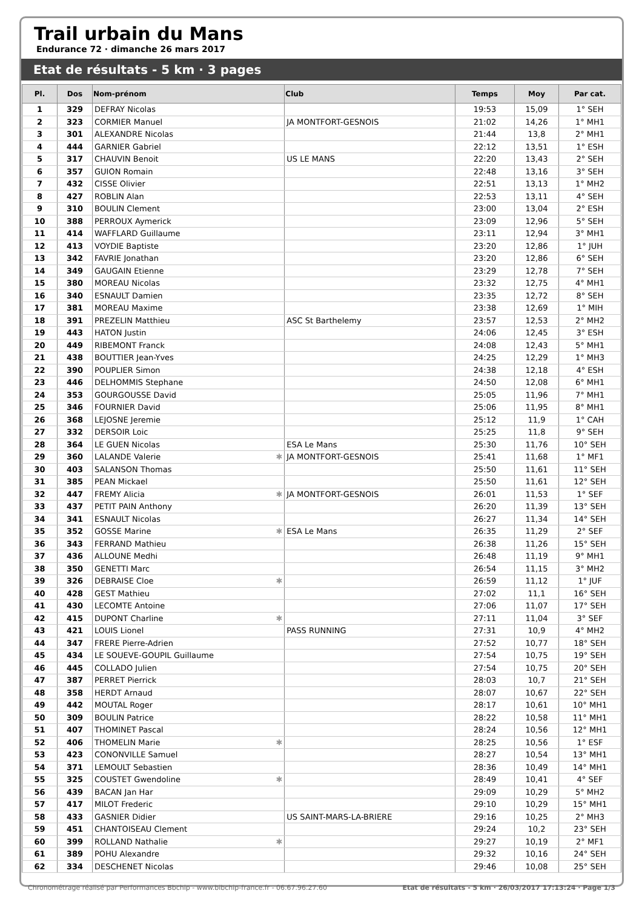Trail urbain du Mans
Endurance 72 · dimanche 26 mars 2017
Etat de résultats - 5 km · 3 pages
| Pl. | Dos | Nom-prénom | Club | Temps | Moy | Par cat. |
| --- | --- | --- | --- | --- | --- | --- |
| 1 | 329 | DEFRAY Nicolas | | 19:53 | 15,09 | 1° SEH |
| 2 | 323 | CORMIER Manuel | JA MONTFORT-GESNOIS | 21:02 | 14,26 | 1° MH1 |
| 3 | 301 | ALEXANDRE Nicolas | | 21:44 | 13,8 | 2° MH1 |
| 4 | 444 | GARNIER Gabriel | | 22:12 | 13,51 | 1° ESH |
| 5 | 317 | CHAUVIN Benoit | US LE MANS | 22:20 | 13,43 | 2° SEH |
| 6 | 357 | GUION Romain | | 22:48 | 13,16 | 3° SEH |
| 7 | 432 | CISSE Olivier | | 22:51 | 13,13 | 1° MH2 |
| 8 | 427 | ROBLIN Alan | | 22:53 | 13,11 | 4° SEH |
| 9 | 310 | BOULIN Clement | | 23:00 | 13,04 | 2° ESH |
| 10 | 388 | PERROUX Aymerick | | 23:09 | 12,96 | 5° SEH |
| 11 | 414 | WAFFLARD Guillaume | | 23:11 | 12,94 | 3° MH1 |
| 12 | 413 | VOYDIE Baptiste | | 23:20 | 12,86 | 1° JUH |
| 13 | 342 | FAVRIE Jonathan | | 23:20 | 12,86 | 6° SEH |
| 14 | 349 | GAUGAIN Etienne | | 23:29 | 12,78 | 7° SEH |
| 15 | 380 | MOREAU Nicolas | | 23:32 | 12,75 | 4° MH1 |
| 16 | 340 | ESNAULT Damien | | 23:35 | 12,72 | 8° SEH |
| 17 | 381 | MOREAU Maxime | | 23:38 | 12,69 | 1° MIH |
| 18 | 391 | PREZELIN Matthieu | ASC St Barthelemy | 23:57 | 12,53 | 2° MH2 |
| 19 | 443 | HATON Justin | | 24:06 | 12,45 | 3° ESH |
| 20 | 449 | RIBEMONT Franck | | 24:08 | 12,43 | 5° MH1 |
| 21 | 438 | BOUTTIER Jean-Yves | | 24:25 | 12,29 | 1° MH3 |
| 22 | 390 | POUPLIER Simon | | 24:38 | 12,18 | 4° ESH |
| 23 | 446 | DELHOMMIS Stephane | | 24:50 | 12,08 | 6° MH1 |
| 24 | 353 | GOURGOUSSE David | | 25:05 | 11,96 | 7° MH1 |
| 25 | 346 | FOURNIER David | | 25:06 | 11,95 | 8° MH1 |
| 26 | 368 | LEJOSNE Jeremie | | 25:12 | 11,9 | 1° CAH |
| 27 | 332 | DERSOIR Loic | | 25:25 | 11,8 | 9° SEH |
| 28 | 364 | LE GUEN Nicolas | ESA Le Mans | 25:30 | 11,76 | 10° SEH |
| 29 | 360 | LALANDE Valerie ✱ | JA MONTFORT-GESNOIS | 25:41 | 11,68 | 1° MF1 |
| 30 | 403 | SALANSON Thomas | | 25:50 | 11,61 | 11° SEH |
| 31 | 385 | PEAN Mickael | | 25:50 | 11,61 | 12° SEH |
| 32 | 447 | FREMY Alicia ✱ | JA MONTFORT-GESNOIS | 26:01 | 11,53 | 1° SEF |
| 33 | 437 | PETIT PAIN Anthony | | 26:20 | 11,39 | 13° SEH |
| 34 | 341 | ESNAULT Nicolas | | 26:27 | 11,34 | 14° SEH |
| 35 | 352 | GOSSE Marine ✱ | ESA Le Mans | 26:35 | 11,29 | 2° SEF |
| 36 | 343 | FERRAND Mathieu | | 26:38 | 11,26 | 15° SEH |
| 37 | 436 | ALLOUNE Medhi | | 26:48 | 11,19 | 9° MH1 |
| 38 | 350 | GENETTI Marc | | 26:54 | 11,15 | 3° MH2 |
| 39 | 326 | DEBRAISE Cloe ✱ | | 26:59 | 11,12 | 1° JUF |
| 40 | 428 | GEST Mathieu | | 27:02 | 11,1 | 16° SEH |
| 41 | 430 | LECOMTE Antoine | | 27:06 | 11,07 | 17° SEH |
| 42 | 415 | DUPONT Charline ✱ | | 27:11 | 11,04 | 3° SEF |
| 43 | 421 | LOUIS Lionel | PASS RUNNING | 27:31 | 10,9 | 4° MH2 |
| 44 | 347 | FRERE Pierre-Adrien | | 27:52 | 10,77 | 18° SEH |
| 45 | 434 | LE SOUEVE-GOUPIL Guillaume | | 27:54 | 10,75 | 19° SEH |
| 46 | 445 | COLLADO Julien | | 27:54 | 10,75 | 20° SEH |
| 47 | 387 | PERRET Pierrick | | 28:03 | 10,7 | 21° SEH |
| 48 | 358 | HERDT Arnaud | | 28:07 | 10,67 | 22° SEH |
| 49 | 442 | MOUTAL Roger | | 28:17 | 10,61 | 10° MH1 |
| 50 | 309 | BOULIN Patrice | | 28:22 | 10,58 | 11° MH1 |
| 51 | 407 | THOMINET Pascal | | 28:24 | 10,56 | 12° MH1 |
| 52 | 406 | THOMELIN Marie ✱ | | 28:25 | 10,56 | 1° ESF |
| 53 | 423 | CONONVILLE Samuel | | 28:27 | 10,54 | 13° MH1 |
| 54 | 371 | LEMOULT Sebastien | | 28:36 | 10,49 | 14° MH1 |
| 55 | 325 | COUSTET Gwendoline ✱ | | 28:49 | 10,41 | 4° SEF |
| 56 | 439 | BACAN Jan Har | | 29:09 | 10,29 | 5° MH2 |
| 57 | 417 | MILOT Frederic | | 29:10 | 10,29 | 15° MH1 |
| 58 | 433 | GASNIER Didier | US SAINT-MARS-LA-BRIERE | 29:16 | 10,25 | 2° MH3 |
| 59 | 451 | CHANTOISEAU Clement | | 29:24 | 10,2 | 23° SEH |
| 60 | 399 | ROLLAND Nathalie ✱ | | 29:27 | 10,19 | 2° MF1 |
| 61 | 389 | POHU Alexandre | | 29:32 | 10,16 | 24° SEH |
| 62 | 334 | DESCHENET Nicolas | | 29:46 | 10,08 | 25° SEH |
Chronométrage réalisé par Performances Bbchip - www.bibchip-france.fr - 06.67.96.27.60 Etat de résultats - 5 km · 26/03/2017 17:13:24 · Page 1/3